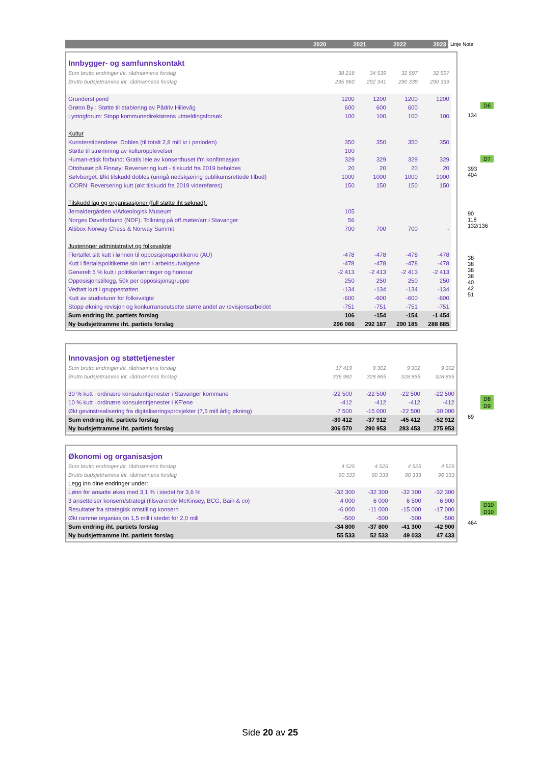| | 2020 | 2021 | 2022 | 2023 | Linje Note |
| --- | --- | --- | --- | --- | --- |
| Innbygger- og samfunnskontakt | | | | | |
| Sum brutto endringer iht. rådmannens forslag | 38 218 | 34 539 | 32 597 | 32 597 | |
| Brutto budsjettramme iht. rådmannens forslag | 295 960 | 292 341 | 290 339 | 290 339 | |
| Grunderstipend | 1200 | 1200 | 1200 | 1200 | |
| Grønn By : Støtte til etablering av Pådriv Hillevåg | 600 | 600 | 600 | | |
| Lyntogforum: Stopp kommunedirektørens utmeldingsforsøk | 100 | 100 | 100 | 100 | |
| Kultur | | | | | |
| Kunsterstipendene: Dobles (til totalt 2,8 mill kr i perioden) | 350 | 350 | 350 | 350 | |
| Støtte til strømming av kulturopplevelser | 100 | | | | |
| Human-etisk forbund: Gratis leie av konserthuset ifm konfirmasjon | 329 | 329 | 329 | 329 | |
| Ottohuset på Finnøy: Reversering kutt - tilskudd fra 2019 beholdes | 20 | 20 | 20 | 20 | |
| Sølvberget: Økt tilskudd dobles (unngå nedskjæring publikumsrettede tilbud) | 1000 | 1000 | 1000 | 1000 | |
| ICORN: Reversering kutt (økt tilskudd fra 2019 videreføres) | 150 | 150 | 150 | 150 | |
| Tilskudd lag og organisasjoner (full støtte iht søknad): | | | | | |
| Jernaldergården v/Arkeologisk Museum | 105 | | | | |
| Norges Døveforbund (NDF): Tolkning på off.møter/arr i Stavanger | 56 | | | | |
| Altibox Norway Chess & Norway Summit | 700 | 700 | 700 | - | |
| Justeringer administrativt og folkevalgte | | | | | |
| Flertallet sitt kutt i lønnen til opposisjonspolitikerne (AU) | -478 | -478 | -478 | -478 | |
| Kutt i flertallspolitikerne sin lønn i arbeidsutvalgene | -478 | -478 | -478 | -478 | |
| Generelt 5 % kutt i politikerlønninger og honorar | -2 413 | -2 413 | -2 413 | -2 413 | |
| Opposisjonstillegg, 50k per opposisjonsgruppe | 250 | 250 | 250 | 250 | |
| Vedtatt kutt i gruppestøtten | -134 | -134 | -134 | -134 | |
| Kutt av studieturer for folkevalgte | -600 | -600 | -600 | -600 | |
| Stopp økning revisjon og konkurranseutsette større andel av revisjonsarbeidet | -751 | -751 | -751 | -751 | |
| Sum endring iht. partiets forslag | 106 | -154 | -154 | -1 454 | |
| Ny budsjettramme iht. partiets forslag | 296 066 | 292 187 | 290 185 | 288 885 | |
| Innovasjon og støttetjenester | | | | |
| Sum brutto endringer iht. rådmannens forslag | 17 419 | 9 302 | 9 302 | 9 302 |
| Brutto budsjettramme iht. rådmannens forslag | 336 982 | 328 865 | 328 865 | 328 865 |
| 30 % kutt i ordinære konsulenttjenester i Stavanger kommune | -22 500 | -22 500 | -22 500 | -22 500 |
| 10 % kutt i ordinære konsulenttjenester i KF'ene | -412 | -412 | -412 | -412 |
| Økt gevinstrealisering fra digitaliseringsprosjekter (7,5 mill årlig økning) | -7 500 | -15 000 | -22 500 | -30 000 |
| Sum endring iht. partiets forslag | -30 412 | -37 912 | -45 412 | -52 912 |
| Ny budsjettramme iht. partiets forslag | 306 570 | 290 953 | 283 453 | 275 953 |
| Økonomi og organisasjon | | | | |
| Sum brutto endringer iht. rådmannens forslag | 4 525 | 4 525 | 4 525 | 4 525 |
| Brutto budsjettramme iht. rådmannens forslag | 90 333 | 90 333 | 90 333 | 90 333 |
| Legg inn dine endringer under: | | | | |
| Lønn for ansatte økes med 3,1 % i stedet for 3,6 % | -32 300 | -32 300 | -32 300 | -32 300 |
| 3 ansettelser konsern/strategi (tilsvarende McKinsey, BCG, Bain & co) | 4 000 | 6 000 | 6 500 | 6 900 |
| Resultater fra strategisk omstilling konsern | -6 000 | -11 000 | -15 000 | -17 000 |
| Økt ramme organiasjon 1,5 mill i stedet for 2,0 mill | -500 | -500 | -500 | -500 |
| Sum endring iht. partiets forslag | -34 800 | -37 800 | -41 300 | -42 900 |
| Ny budsjettramme iht. partiets forslag | 55 533 | 52 533 | 49 033 | 47 433 |
D6
134
D7
393
404
90
118
132/136
38
38
38
38
40
42
51
D8
D9
69
D10
D10
464
Side 20 av 25